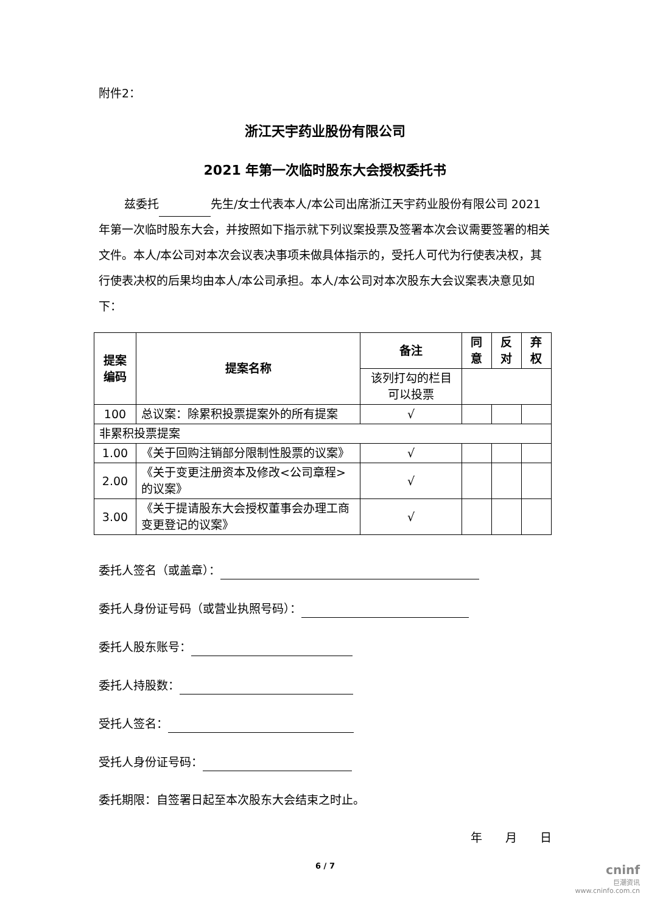附件2：
浙江天宇药业股份有限公司
2021 年第一次临时股东大会授权委托书
兹委托 先生/女士代表本人/本公司出席浙江天宇药业股份有限公司 2021 年第一次临时股东大会，并按照如下指示就下列议案投票及签署本次会议需要签署的相关文件。本人/本公司对本次会议表决事项未做具体指示的，受托人可代为行使表决权，其行使表决权的后果均由本人/本公司承担。本人/本公司对本次股东大会议案表决意见如下：
| 提案编码 | 提案名称 | 备注 | 同意 | 反对 | 弃权 |
| --- | --- | --- | --- | --- | --- |
| | | 该列打勾的栏目可以投票 | | | |
| 100 | 总议案：除累积投票提案外的所有提案 | √ | | | |
| 非累积投票提案 | | | | | |
| 1.00 | 《关于回购注销部分限制性股票的议案》 | √ | | | |
| 2.00 | 《关于变更注册资本及修改<公司章程>的议案》 | √ | | | |
| 3.00 | 《关于提请股东大会授权董事会办理工商变更登记的议案》 | √ | | | |
委托人签名（或盖章）：
委托人身份证号码（或营业执照号码）：
委托人股东账号：
委托人持股数：
受托人签名：
受托人身份证号码：
委托期限：自签署日起至本次股东大会结束之时止。
年　　月　　日
6 / 7
cninf
巨潮资讯
www.cninfo.com.cn